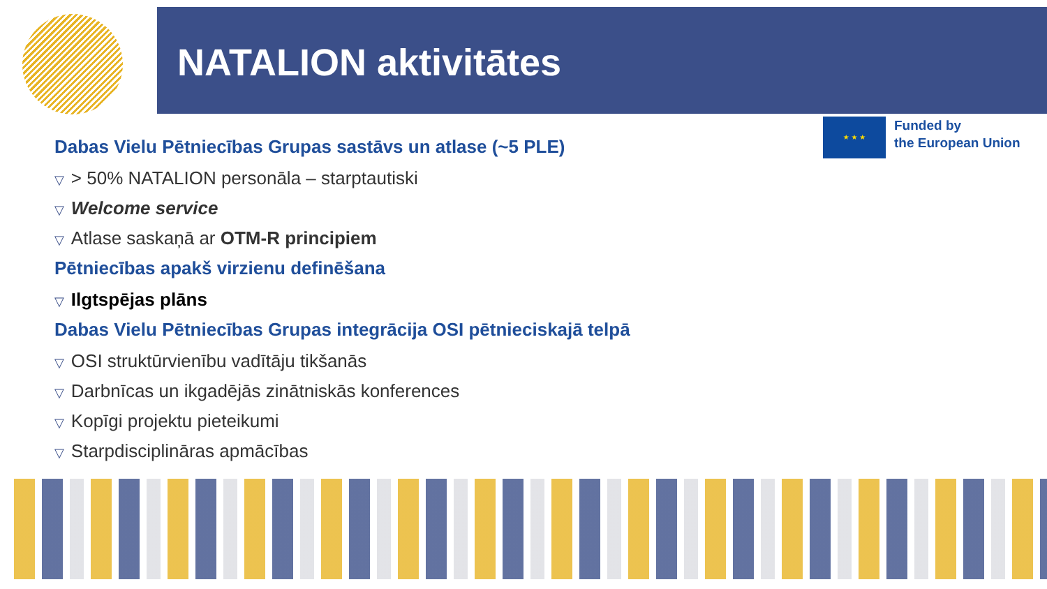NATALION aktivitātes
★ ★ ★
Funded by
the European Union
Dabas Vielu Pētniecības Grupas sastāvs un atlase (~5 PLE)
▽ > 50% NATALION personāla – starptautiski
▽ Welcome service
▽ Atlase saskaņā ar OTM-R principiem
Pētniecības apakš virzienu definēšana
▽ Ilgtspējas plāns
Dabas Vielu Pētniecības Grupas integrācija OSI pētnieciskajā telpā
▽ OSI struktūrvienību vadītāju tikšanās
▽ Darbnīcas un ikgadējās zinātniskās konferences
▽ Kopīgi projektu pieteikumi
▽ Starpdisciplināras apmācības